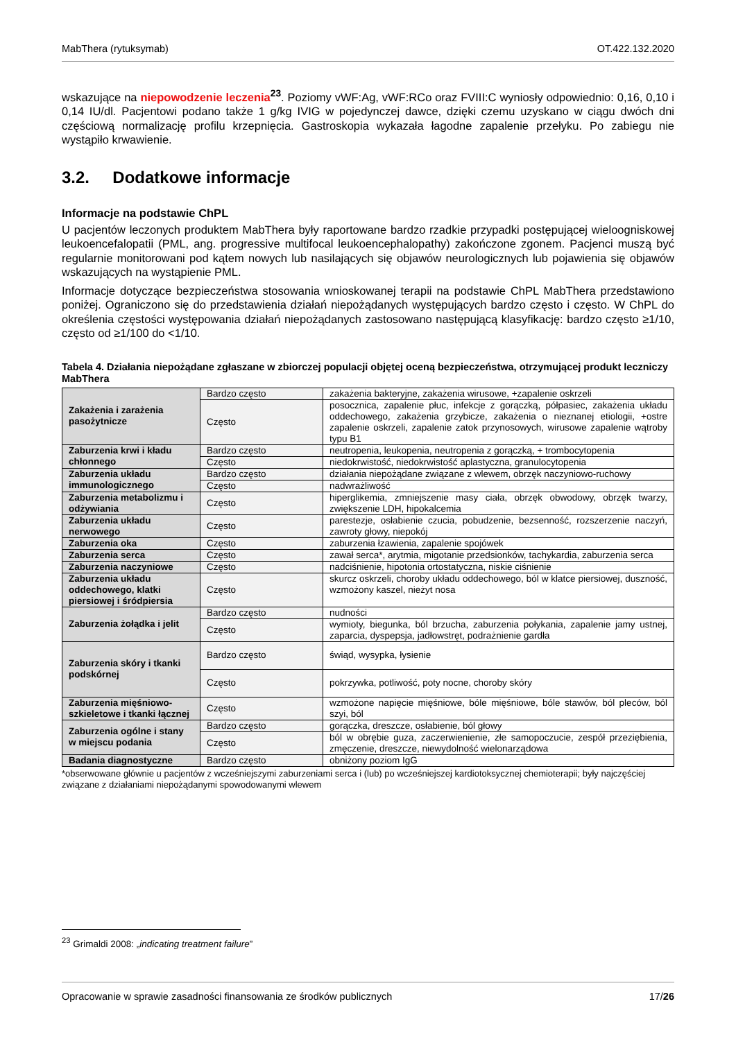MabThera (rytuksymab) OT.422.132.2020
wskazujące na niepowodzenie leczenia<sup>23</sup>. Poziomy vWF:Ag, vWF:RCo oraz FVIII:C wyniosły odpowiednio: 0,16, 0,10 i 0,14 IU/dl. Pacjentowi podano także 1 g/kg IVIG w pojedynczej dawce, dzięki czemu uzyskano w ciągu dwóch dni częściową normalizację profilu krzepnięcia. Gastroskopia wykazała łagodne zapalenie przełyku. Po zabiegu nie wystąpiło krwawienie.
3.2. Dodatkowe informacje
Informacje na podstawie ChPL
U pacjentów leczonych produktem MabThera były raportowane bardzo rzadkie przypadki postępującej wieloogniskowej leukoencefalopatii (PML, ang. progressive multifocal leukoencephalopathy) zakończone zgonem. Pacjenci muszą być regularnie monitorowani pod kątem nowych lub nasilających się objawów neurologicznych lub pojawienia się objawów wskazujących na wystąpienie PML.
Informacje dotyczące bezpieczeństwa stosowania wnioskowanej terapii na podstawie ChPL MabThera przedstawiono poniżej. Ograniczono się do przedstawienia działań niepożądanych występujących bardzo często i często. W ChPL do określenia częstości występowania działań niepożądanych zastosowano następującą klasyfikację: bardzo często ≥1/10, często od ≥1/100 do <1/10.
Tabela 4. Działania niepożądane zgłaszane w zbiorczej populacji objętej oceną bezpieczeństwa, otrzymującej produkt leczniczy MabThera
| Zakażenia i zarażenia pasożytnicze | Bardzo często | zakażenia bakteryjne, zakażenia wirusowe, +zapalenie oskrzeli |
| | Często | posocznica, zapalenie płuc, infekcje z gorączką, półpasiec, zakażenia układu oddechowego, zakażenia grzybicze, zakażenia o nieznanej etiologii, +ostre zapalenie oskrzeli, zapalenie zatok przynosowych, wirusowe zapalenie wątroby typu B1 |
| Zaburzenia krwi i kładu chłonnego | Bardzo często | neutropenia, leukopenia, neutropenia z gorączką, + trombocytopenia |
| | Często | niedokrwistość, niedokrwistość aplastyczna, granulocytopenia |
| Zaburzenia układu immunologicznego | Bardzo często | działania niepożądane związane z wlewem, obrzęk naczyniowo-ruchowy |
| | Często | nadwrażliwość |
| Zaburzenia metabolizmu i odżywiania | Często | hiperglikemia, zmniejszenie masy ciała, obrzęk obwodowy, obrzęk twarzy, zwiększenie LDH, hipokalcemia |
| Zaburzenia układu nerwowego | Często | parestezje, osłabienie czucia, pobudzenie, bezsenność, rozszerzenie naczyń, zawroty głowy, niepokój |
| Zaburzenia oka | Często | zaburzenia łzawienia, zapalenie spojówek |
| Zaburzenia serca | Często | zawał serca*, arytmia, migotanie przedsionków, tachykardia, zaburzenia serca |
| Zaburzenia naczyniowe | Często | nadciśnienie, hipotonia ortostatyczna, niskie ciśnienie |
| Zaburzenia układu oddechowego, klatki piersiowej i śródpiersia | Często | skurcz oskrzeli, choroby układu oddechowego, ból w klatce piersiowej, duszność, wzmożony kaszel, nieżyt nosa |
| Zaburzenia żołądka i jelit | Bardzo często | nudności |
| | Często | wymioty, biegunka, ból brzucha, zaburzenia połykania, zapalenie jamy ustnej, zaparcia, dyspepsja, jadłowstręt, podrażnienie gardła |
| Zaburzenia skóry i tkanki podskórnej | Bardzo często | świąd, wysypka, łysienie |
| | Często | pokrzywka, potliwość, poty nocne, choroby skóry |
| Zaburzenia mięśniowo-szkieletowe i tkanki łącznej | Często | wzmożone napięcie mięśniowe, bóle mięśniowe, bóle stawów, ból pleców, ból szyi, ból |
| Zaburzenia ogólne i stany w miejscu podania | Bardzo często | gorączka, dreszcze, osłabienie, ból głowy |
| | Często | ból w obrębie guza, zaczerwienienie, złe samopoczucie, zespół przeziębienia, zmęczenie, dreszcze, niewydolność wielonarządowa |
| Badania diagnostyczne | Bardzo często | obniżony poziom IgG |
*obserwowane głównie u pacjentów z wcześniejszymi zaburzeniami serca i (lub) po wcześniejszej kardiotoksycznej chemioterapii; były najczęściej związane z działaniami niepożądanymi spowodowanymi wlewem
<sup>23</sup> Grimaldi 2008: „indicating treatment failure”
Opracowanie w sprawie zasadności finansowania ze środków publicznych 17/26